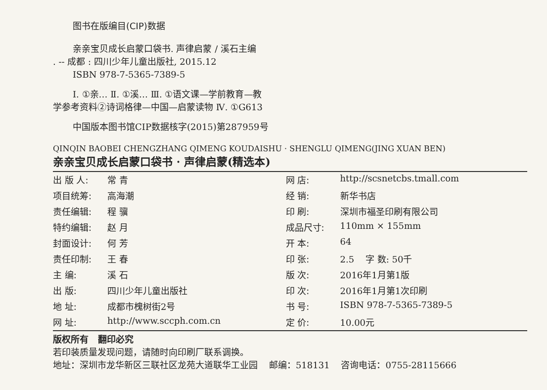图书在版编目(CIP)数据
亲亲宝贝成长启蒙口袋书. 声律启蒙 / 溪石主编
. -- 成都 : 四川少年儿童出版社, 2015.12
ISBN 978-7-5365-7389-5
Ⅰ. ①亲… Ⅱ. ①溪… Ⅲ. ①语文课—学前教育—教
学参考资料②诗词格律—中国—启蒙读物 Ⅳ. ①G613
中国版本图书馆CIP数据核字(2015)第287959号
QINQIN BAOBEI CHENGZHANG QIMENG KOUDAISHU · SHENGLU QIMENG(JING XUAN BEN)
亲亲宝贝成长启蒙口袋书 · 声律启蒙(精选本)
| 出 版 人: | 常 青 | 网 店: | http://scsnetcbs.tmall.com |
| 项目统筹: | 高海潮 | 经 销: | 新华书店 |
| 责任编辑: | 程 骥 | 印 刷: | 深圳市福圣印刷有限公司 |
| 特约编辑: | 赵 月 | 成品尺寸: | 110mm × 155mm |
| 封面设计: | 何 芳 | 开 本: | 64 |
| 责任印制: | 王 春 | 印 张: | 2.5 字 数: 50千 |
| 主 编: | 溪 石 | 版 次: | 2016年1月第1版 |
| 出 版: | 四川少年儿童出版社 | 印 次: | 2016年1月第1次印刷 |
| 地 址: | 成都市槐树街2号 | 书 号: | ISBN 978-7-5365-7389-5 |
| 网 址: | http://www.sccph.com.cn | 定 价: | 10.00元 |
版权所有 翻印必究
若印装质量发现问题，请随时向印刷厂联系调换。
地址：深圳市龙华新区三联社区龙苑大道联华工业园 邮编：518131 咨询电话：0755-28115666